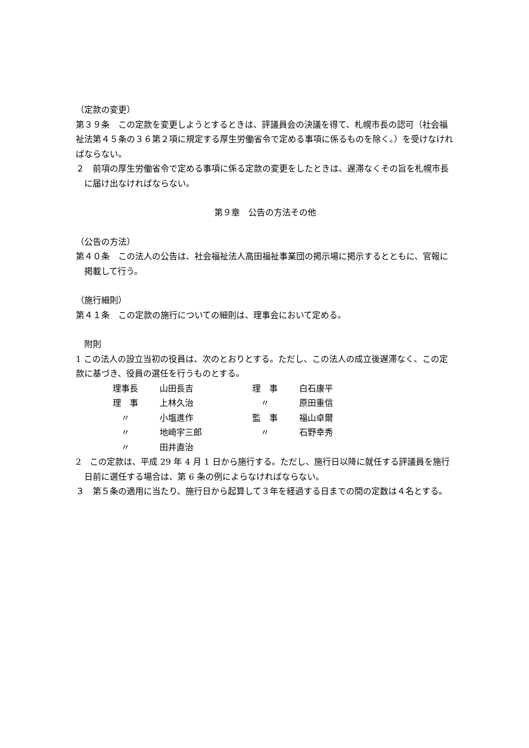（定款の変更）
第３９条　この定款を変更しようとするときは、評議員会の決議を得て、札幌市長の認可（社会福祉法第４５条の３６第２項に規定する厚生労働省令で定める事項に係るものを除く。）を受けなければならない。
２　前項の厚生労働省令で定める事項に係る定款の変更をしたときは、遅滞なくその旨を札幌市長に届け出なければならない。
第９章　公告の方法その他
（公告の方法）
第４０条　この法人の公告は、社会福祉法人高田福祉事業団の掲示場に掲示するとともに、官報に掲載して行う。
（施行細則）
第４１条　この定款の施行についての細則は、理事会において定める。
　附則
1 この法人の設立当初の役員は、次のとおりとする。ただし、この法人の成立後遅滞なく、この定款に基づき、役員の選任を行うものとする。
| 理事長 | 山田長吉 | 理 事 | 白石康平 |
| 理 事 | 上林久治 | 〃 | 原田重信 |
| 〃 | 小塩進作 | 監 事 | 福山卓爾 |
| 〃 | 地崎宇三郎 | 〃 | 石野幸秀 |
| 〃 | 田井直治 | | |
2　この定款は、平成 29 年 4 月 1 日から施行する。ただし、施行日以降に就任する評議員を施行日前に選任する場合は、第 6 条の例によらなければならない。
３　第５条の適用に当たり、施行日から起算して３年を経過する日までの間の定数は４名とする。